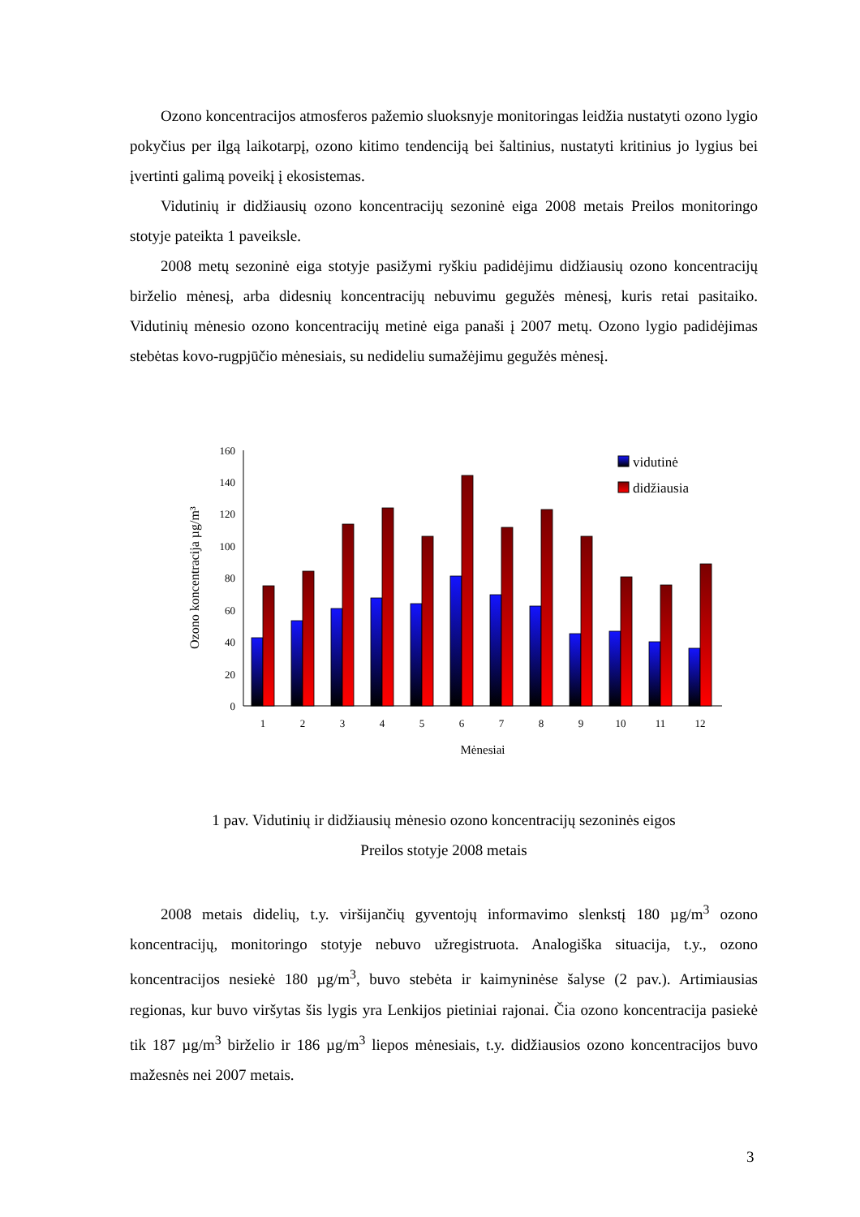Ozono koncentracijos atmosferos pažemio sluoksnyje monitoringas leidžia nustatyti ozono lygio pokyčius per ilgą laikotarpį, ozono kitimo tendenciją bei šaltinius, nustatyti kritinius jo lygius bei įvertinti galimą poveikį į ekosistemas.
Vidutinių ir didžiausių ozono koncentracijų sezoninė eiga 2008 metais Preilos monitoringo stotyje pateikta 1 paveiksle.
2008 metų sezoninė eiga stotyje pasižymi ryškiu padidėjimu didžiausių ozono koncentracijų birželio mėnesį, arba didesnių koncentracijų nebuvimu gegužės mėnesį, kuris retai pasitaiko. Vidutinių mėnesio ozono koncentracijų metinė eiga panaši į 2007 metų. Ozono lygio padidėjimas stebėtas kovo-rugpjūčio mėnesiais, su nedideliu sumažėjimu gegužės mėnesį.
0
20
40
60
80
100
120
140
160
Ozono koncentracija µg/m³
1
2
3
4
5
6
7
8
9
10
11
12
Mėnesiai
vidutinė
didžiausia
1 pav. Vidutinių ir didžiausių mėnesio ozono koncentracijų sezoninės eigos
Preilos stotyje 2008 metais
2008 metais didelių, t.y. viršijančių gyventojų informavimo slenkstį 180 µg/m<sup>3</sup> ozono koncentracijų, monitoringo stotyje nebuvo užregistruota. Analogiška situacija, t.y., ozono koncentracijos nesiekė 180 µg/m<sup>3</sup>, buvo stebėta ir kaimyninėse šalyse (2 pav.). Artimiausias regionas, kur buvo viršytas šis lygis yra Lenkijos pietiniai rajonai. Čia ozono koncentracija pasiekė tik 187 µg/m<sup>3</sup> birželio ir 186 µg/m<sup>3</sup> liepos mėnesiais, t.y. didžiausios ozono koncentracijos buvo mažesnės nei 2007 metais.
3